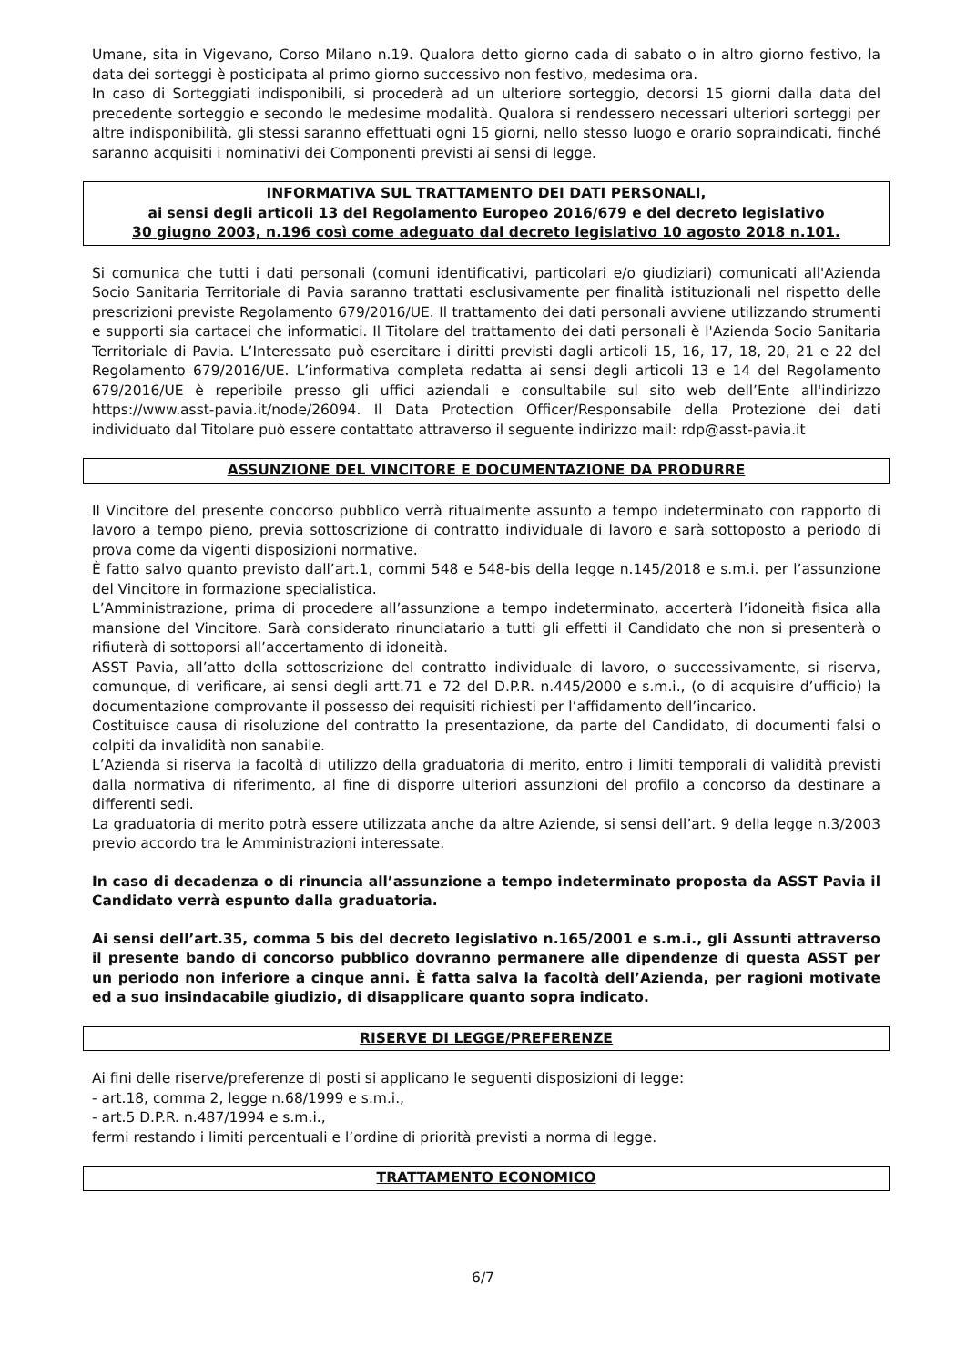Umane, sita in Vigevano, Corso Milano n.19. Qualora detto giorno cada di sabato o in altro giorno festivo, la data dei sorteggi è posticipata al primo giorno successivo non festivo, medesima ora.
In caso di Sorteggiati indisponibili, si procederà ad un ulteriore sorteggio, decorsi 15 giorni dalla data del precedente sorteggio e secondo le medesime modalità. Qualora si rendessero necessari ulteriori sorteggi per altre indisponibilità, gli stessi saranno effettuati ogni 15 giorni, nello stesso luogo e orario sopraindicati, finché saranno acquisiti i nominativi dei Componenti previsti ai sensi di legge.
INFORMATIVA SUL TRATTAMENTO DEI DATI PERSONALI,
ai sensi degli articoli 13 del Regolamento Europeo 2016/679 e del decreto legislativo
30 giugno 2003, n.196 così come adeguato dal decreto legislativo 10 agosto 2018 n.101.
Si comunica che tutti i dati personali (comuni identificativi, particolari e/o giudiziari) comunicati all'Azienda Socio Sanitaria Territoriale di Pavia saranno trattati esclusivamente per finalità istituzionali nel rispetto delle prescrizioni previste Regolamento 679/2016/UE. Il trattamento dei dati personali avviene utilizzando strumenti e supporti sia cartacei che informatici. Il Titolare del trattamento dei dati personali è l'Azienda Socio Sanitaria Territoriale di Pavia. L’Interessato può esercitare i diritti previsti dagli articoli 15, 16, 17, 18, 20, 21 e 22 del Regolamento 679/2016/UE. L’informativa completa redatta ai sensi degli articoli 13 e 14 del Regolamento 679/2016/UE è reperibile presso gli uffici aziendali e consultabile sul sito web dell’Ente all'indirizzo https://www.asst-pavia.it/node/26094. Il Data Protection Officer/Responsabile della Protezione dei dati individuato dal Titolare può essere contattato attraverso il seguente indirizzo mail: rdp@asst-pavia.it
ASSUNZIONE DEL VINCITORE E DOCUMENTAZIONE DA PRODURRE
Il Vincitore del presente concorso pubblico verrà ritualmente assunto a tempo indeterminato con rapporto di lavoro a tempo pieno, previa sottoscrizione di contratto individuale di lavoro e sarà sottoposto a periodo di prova come da vigenti disposizioni normative.
È fatto salvo quanto previsto dall’art.1, commi 548 e 548-bis della legge n.145/2018 e s.m.i. per l’assunzione del Vincitore in formazione specialistica.
L’Amministrazione, prima di procedere all’assunzione a tempo indeterminato, accerterà l’idoneità fisica alla mansione del Vincitore. Sarà considerato rinunciatario a tutti gli effetti il Candidato che non si presenterà o rifiuterà di sottoporsi all’accertamento di idoneità.
ASST Pavia, all’atto della sottoscrizione del contratto individuale di lavoro, o successivamente, si riserva, comunque, di verificare, ai sensi degli artt.71 e 72 del D.P.R. n.445/2000 e s.m.i., (o di acquisire d’ufficio) la documentazione comprovante il possesso dei requisiti richiesti per l’affidamento dell’incarico.
Costituisce causa di risoluzione del contratto la presentazione, da parte del Candidato, di documenti falsi o colpiti da invalidità non sanabile.
L’Azienda si riserva la facoltà di utilizzo della graduatoria di merito, entro i limiti temporali di validità previsti dalla normativa di riferimento, al fine di disporre ulteriori assunzioni del profilo a concorso da destinare a differenti sedi.
La graduatoria di merito potrà essere utilizzata anche da altre Aziende, si sensi dell’art. 9 della legge n.3/2003 previo accordo tra le Amministrazioni interessate.
In caso di decadenza o di rinuncia all’assunzione a tempo indeterminato proposta da ASST Pavia il Candidato verrà espunto dalla graduatoria.
Ai sensi dell’art.35, comma 5 bis del decreto legislativo n.165/2001 e s.m.i., gli Assunti attraverso il presente bando di concorso pubblico dovranno permanere alle dipendenze di questa ASST per un periodo non inferiore a cinque anni. È fatta salva la facoltà dell’Azienda, per ragioni motivate ed a suo insindacabile giudizio, di disapplicare quanto sopra indicato.
RISERVE DI LEGGE/PREFERENZE
Ai fini delle riserve/preferenze di posti si applicano le seguenti disposizioni di legge:
- art.18, comma 2, legge n.68/1999 e s.m.i.,
- art.5 D.P.R. n.487/1994 e s.m.i.,
fermi restando i limiti percentuali e l’ordine di priorità previsti a norma di legge.
TRATTAMENTO ECONOMICO
6/7